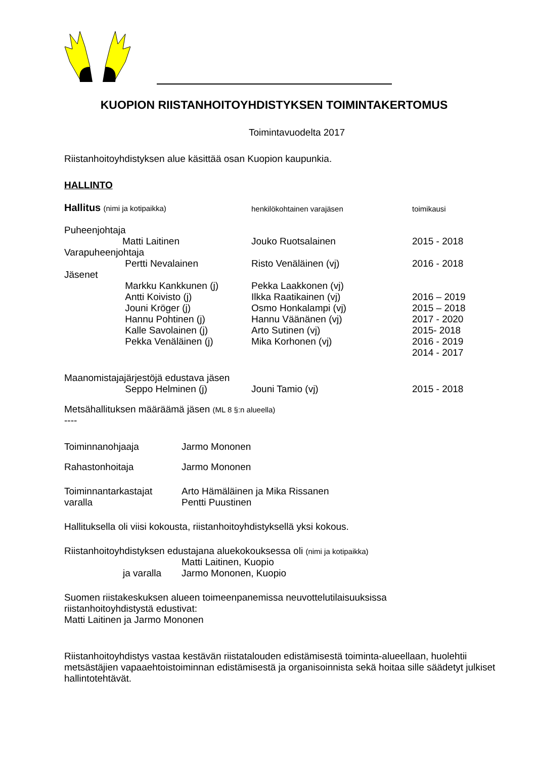KUOPION RIISTANHOITOYHDISTYKSEN TOIMINTAKERTOMUS
Toimintavuodelta 2017
Riistanhoitoyhdistyksen alue käsittää osan Kuopion kaupunkia.
HALLINTO
| Hallitus (nimi ja kotipaikka) | | henkilökohtainen varajäsen | toimikausi |
| Puheenjohtaja | | | |
| | Matti Laitinen | Jouko Ruotsalainen | 2015 - 2018 |
| Varapuheenjohtaja | | | |
| | Pertti Nevalainen | Risto Venäläinen (vj) | 2016 - 2018 |
| Jäsenet | | | |
| | Markku Kankkunen (j) | Pekka Laakkonen (vj) | |
| | Antti Koivisto (j) | Ilkka Raatikainen (vj) | 2016 – 2019 |
| | Jouni Kröger (j) | Osmo Honkalampi (vj) | 2015 – 2018 |
| | Hannu Pohtinen (j) | Hannu Väänänen (vj) | 2017 - 2020 |
| | Kalle Savolainen (j) | Arto Sutinen (vj) | 2015- 2018 |
| | Pekka Venäläinen (j) | Mika Korhonen (vj) | 2016 - 2019 |
| | | | 2014 - 2017 |
| Maanomistajajärjestöjä edustava jäsen | | | |
| | Seppo Helminen (j) | Jouni Tamio (vj) | 2015 - 2018 |
Metsähallituksen määräämä jäsen (ML 8 §:n alueella)
----
| Toiminnanohjaaja | Jarmo Mononen |
| Rahastonhoitaja | Jarmo Mononen |
| Toiminnantarkastajat | Arto Hämäläinen ja Mika Rissanen |
| varalla | Pentti Puustinen |
Hallituksella oli viisi kokousta, riistanhoitoyhdistyksellä yksi kokous.
Riistanhoitoyhdistyksen edustajana aluekokouksessa oli (nimi ja kotipaikka)
| | Matti Laitinen, Kuopio |
| ja varalla | Jarmo Mononen, Kuopio |
Suomen riistakeskuksen alueen toimeenpanemissa neuvottelutilaisuuksissa
riistanhoitoyhdistystä edustivat:
Matti Laitinen ja Jarmo Mononen
Riistanhoitoyhdistys vastaa kestävän riistatalouden edistämisestä toiminta-alueellaan, huolehtii metsästäjien vapaaehtoistoiminnan edistämisestä ja organisoinnista sekä hoitaa sille säädetyt julkiset hallintotehtävät.